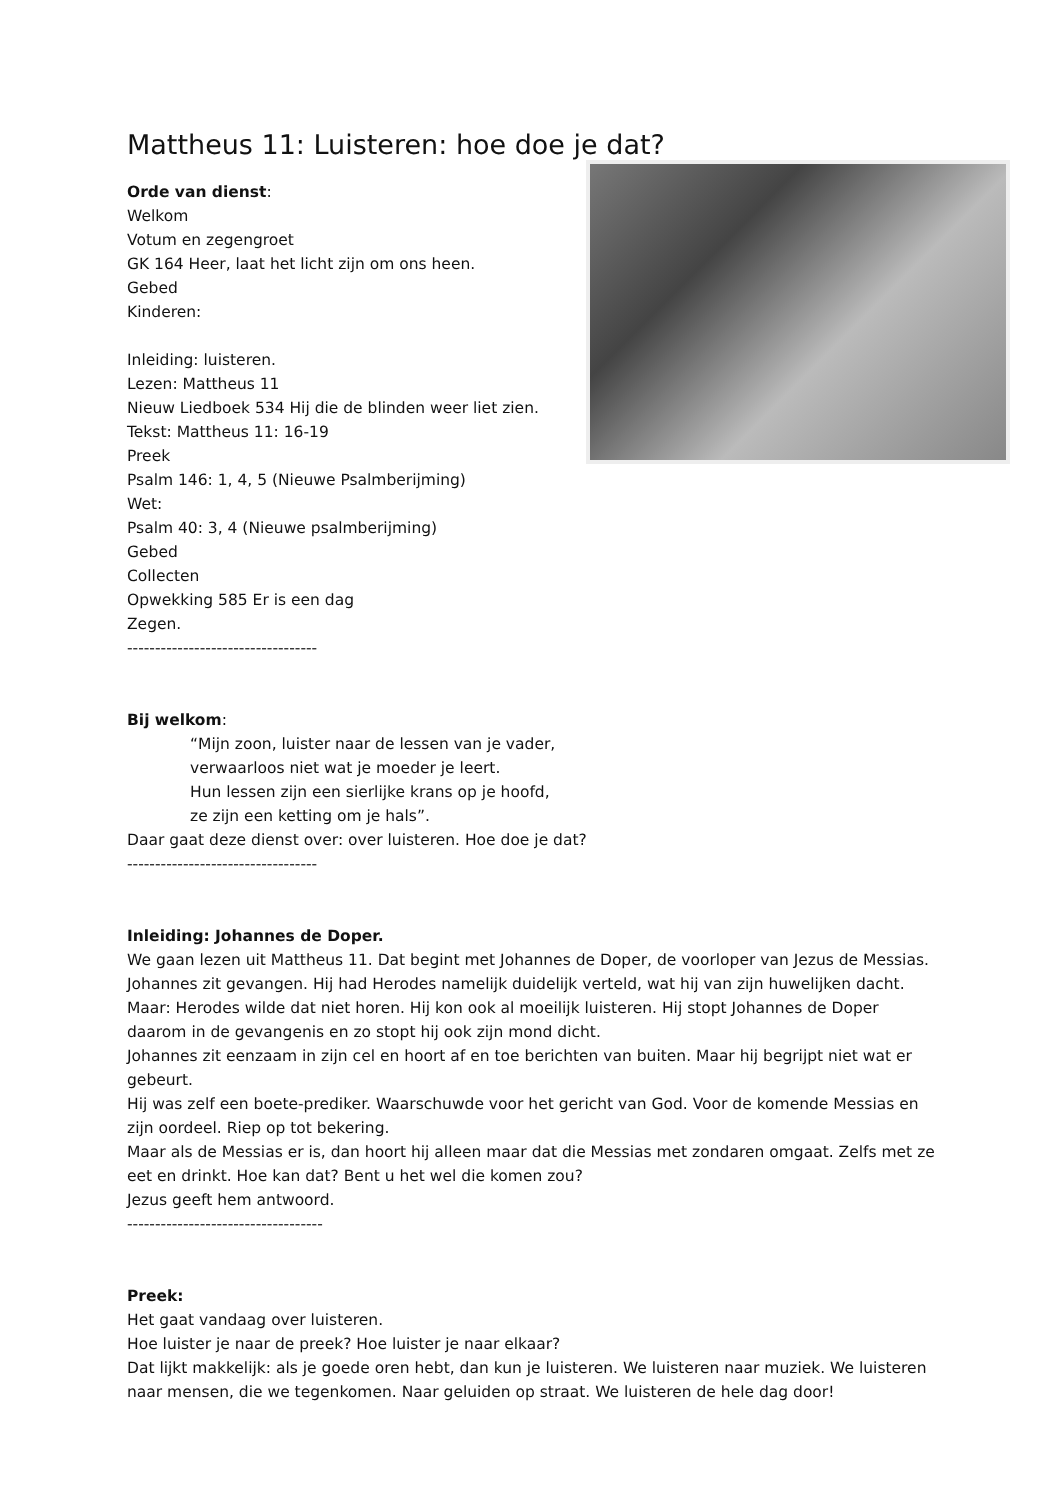Mattheus 11: Luisteren: hoe doe je dat?
Orde van dienst:
Welkom
Votum en zegengroet
GK 164 Heer, laat het licht zijn om ons heen.
Gebed
Kinderen:
Inleiding: luisteren.
Lezen: Mattheus 11
Nieuw Liedboek 534 Hij die de blinden weer liet zien.
Tekst: Mattheus 11: 16-19
Preek
Psalm 146: 1, 4, 5 (Nieuwe Psalmberijming)
Wet:
Psalm 40: 3, 4 (Nieuwe psalmberijming)
Gebed
Collecten
Opwekking 585 Er is een dag
Zegen.
----------------------------------
Bij welkom:
“Mijn zoon, luister naar de lessen van je vader,
verwaarloos niet wat je moeder je leert.
Hun lessen zijn een sierlijke krans op je hoofd,
ze zijn een ketting om je hals”.
Daar gaat deze dienst over: over luisteren. Hoe doe je dat?
----------------------------------
Inleiding: Johannes de Doper.
We gaan lezen uit Mattheus 11. Dat begint met Johannes de Doper, de voorloper van Jezus de Messias. Johannes zit gevangen. Hij had Herodes namelijk duidelijk verteld, wat hij van zijn huwelijken dacht. Maar: Herodes wilde dat niet horen. Hij kon ook al moeilijk luisteren. Hij stopt Johannes de Doper daarom in de gevangenis en zo stopt hij ook zijn mond dicht.
Johannes zit eenzaam in zijn cel en hoort af en toe berichten van buiten. Maar hij begrijpt niet wat er gebeurt.
Hij was zelf een boete-prediker. Waarschuwde voor het gericht van God. Voor de komende Messias en zijn oordeel. Riep op tot bekering.
Maar als de Messias er is, dan hoort hij alleen maar dat die Messias met zondaren omgaat. Zelfs met ze eet en drinkt. Hoe kan dat? Bent u het wel die komen zou?
Jezus geeft hem antwoord.
-----------------------------------
Preek:
Het gaat vandaag over luisteren.
Hoe luister je naar de preek? Hoe luister je naar elkaar?
Dat lijkt makkelijk: als je goede oren hebt, dan kun je luisteren. We luisteren naar muziek. We luisteren naar mensen, die we tegenkomen. Naar geluiden op straat. We luisteren de hele dag door!